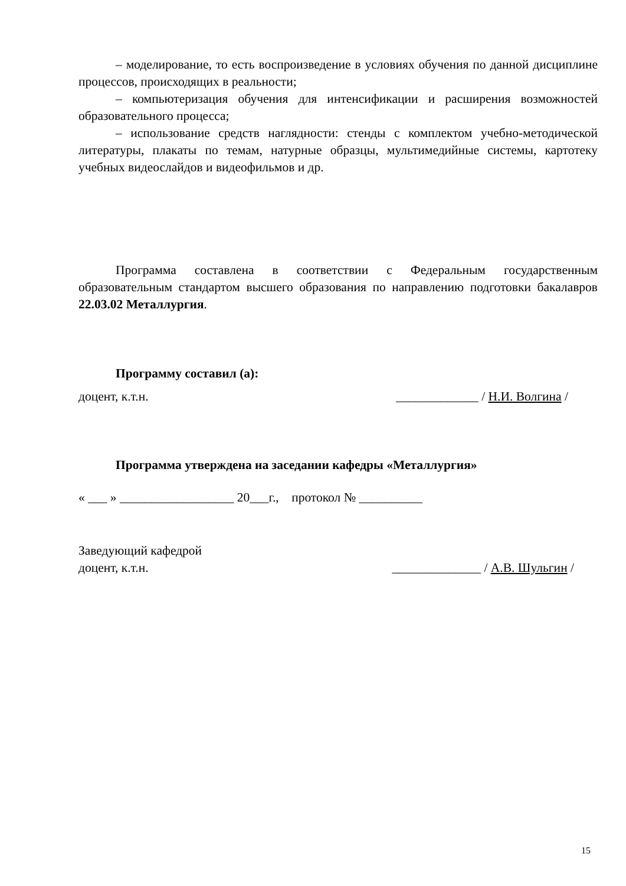– моделирование, то есть воспроизведение в условиях обучения по данной дисциплине процессов, происходящих в реальности;
– компьютеризация обучения для интенсификации и расширения возможностей образовательного процесса;
– использование средств наглядности: стенды с комплектом учебно-методической литературы, плакаты по темам, натурные образцы, мультимедийные системы, картотеку учебных видеослайдов и видеофильмов и др.
Программа составлена в соответствии с Федеральным государственным образовательным стандартом высшего образования по направлению подготовки бакалавров 22.03.02 Металлургия.
Программу составил (а):
доцент, к.т.н. _____________ / Н.И. Волгина /
Программа утверждена на заседании кафедры «Металлургия»
« ___ » __________________ 20___г., протокол № __________
Заведующий кафедрой
доцент, к.т.н. ______________ / А.В. Шульгин /
15